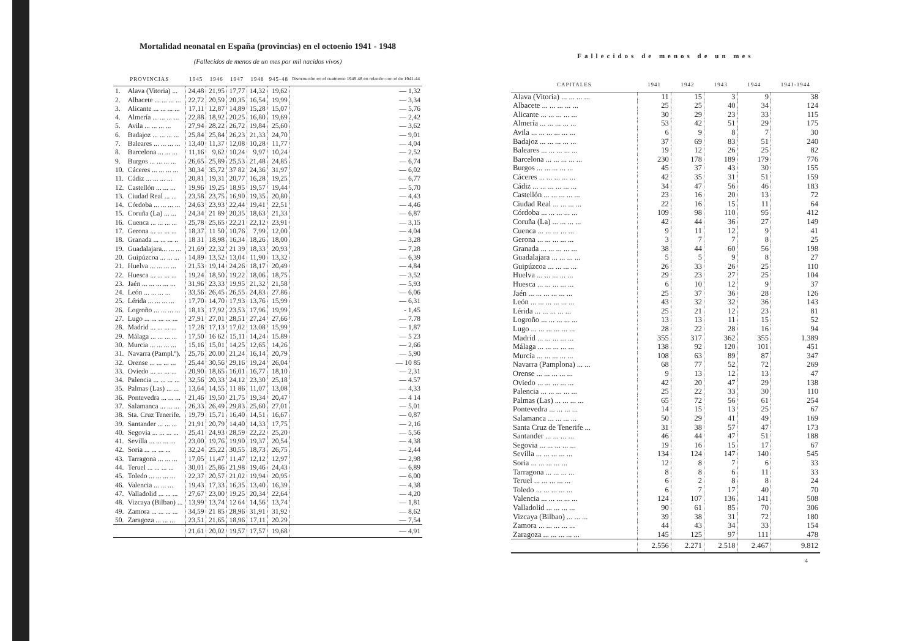Mortalidad neonatal en España (provincias) en el octoenio 1941 - 1948
(Fallecidos de menos de un mes por mil nacidos vivos)
| PROVINCIAS | | 1945 | 1946 | 1947 | 1948 | 945-48 | Disminución en el cuatrienio 1945 48 en relación con el de 1941-44 |
| --- | --- | --- | --- | --- | --- | --- | --- |
| 1. | Alava (Vitoria) ... | 24,48 | 21,95 | 17,77 | 14,32 | 19,62 | — 1,32 |
| 2. | Albacete ... ... ... ... | 22,72 | 20,59 | 20,35 | 16,54 | 19,99 | — 3,34 |
| 3. | Alicante ... ... ... ... | 17,11 | 12,87 | 14,89 | 15,28 | 15,07 | — 5,76 |
| 4. | Almería ... ... ... ... | 22,88 | 18,92 | 20,25 | 16,80 | 19,69 | — 2,42 |
| 5. | Avila ... ... ... ... | 27,94 | 28,22 | 26,72 | 19,84 | 25,60 | — 3,62 |
| 6. | Badajoz ... ... ... ... | 25,84 | 25,84 | 26,23 | 21,33 | 24,70 | — 9,01 |
| 7. | Baleares ... ... ... ... | 13,40 | 11,37 | 12,08 | 10,28 | 11,77 | — 4,04 |
| 8. | Barcelona ... ... ... | 11,16 | 9,62 | 10,24 | 9,97 | 10,24 | — 2,52 |
| 9. | Burgos ... ... ... ... | 26,65 | 25,89 | 25,53 | 21,48 | 24,85 | — 6,74 |
| 10. | Cáceres ... ... ... ... | 30,34 | 35,72 | 37 82 | 24,36 | 31,97 | — 6,02 |
| 11. | Cádiz ... ... ... ... | 20,81 | 19,31 | 20,77 | 16,28 | 19,25 | — 6,77 |
| 12. | Castellón ... ... ... | 19,96 | 19,25 | 18,95 | 19,57 | 19,44 | — 5,70 |
| 13. | Ciudad Real ... ... | 23,58 | 23,75 | 16,90 | 19,35 | 20,80 | — 4,43 |
| 14. | Córdoba ... ... ... ... | 24,63 | 23,93 | 22,44 | 19,41 | 22,51 | — 4,46 |
| 15. | Coruña (La) ... ... | 24,34 | 21 89 | 20,35 | 18,63 | 21,33 | — 6,87 |
| 16. | Cuenca ... ... ... ... | 25,78 | 25,65 | 22,21 | 22,12 | 23,91 | — 3,15 |
| 17. | Gerona ... ... ... ... | 18,37 | 11 50 | 10,76 | 7,99 | 12,00 | — 4,04 |
| 18. | Granada ... ... ... .. | 18 31 | 18,98 | 16,34 | 18,26 | 18,00 | — 3,28 |
| 19. | Guadalajara... ... ... | 21,69 | 22,32 | 21 39 | 18,33 | 20,93 | — 7,28 |
| 20. | Guipúzcoa ... ... ... | 14,89 | 13,52 | 13,04 | 11,90 | 13,32 | — 6,39 |
| 21. | Huelva ... ... ... ... | 21,53 | 19,14 | 24,26 | 18,17 | 20,49 | — 4,84 |
| 22. | Huesca ... ... ... ... | 19,24 | 18,50 | 19,22 | 18,06 | 18,75 | — 3,52 |
| 23. | Jaén ... ... ... ... ... | 31,96 | 23,33 | 19,95 | 21,32 | 21,58 | — 5,93 |
| 24. | León ... ... ... ... | 33,56 | 26,45 | 26,55 | 24,83 | 27.86 | — 6,06 |
| 25. | Lérida ... ... ... ... | 17,70 | 14,70 | 17,93 | 13,76 | 15,99 | — 6,31 |
| 26. | Logroño ... ... ... ... | 18,13 | 17,92 | 23,53 | 17,96 | 19,99 | - 1,45 |
| 27. | Lugo ... ... ... ... ... | 27,91 | 27,01 | 28,51 | 27,24 | 27,66 | — 7.78 |
| 28. | Madrid ... ... ... ... | 17,28 | 17,13 | 17,02 | 13.08 | 15,99 | — 1,87 |
| 29. | Málaga ... ... ... ... | 17,50 | 16 62 | 15,11 | 14,24 | 15.89 | — 5 23 |
| 30. | Murcia ... ... ... ... | 15,16 | 15,01 | 14,25 | 12,65 | 14,26 | — 2,66 |
| 31. | Navarra (Pampl.º). | 25,76 | 20.00 | 21,24 | 16,14 | 20,79 | — 5,90 |
| 32. | Orense ... ... ... ... | 25,44 | 30,56 | 29,16 | 19,24 | 26,04 | — 10 85 |
| 33. | Oviedo ... ... ... ... | 20,90 | 18,65 | 16,01 | 16,77 | 18,10 | — 2,31 |
| 34. | Palencia ... ... ... ... | 32,56 | 20,33 | 24,12 | 23,30 | 25,18 | — 4.57 |
| 35. | Palmas (Las) ... ... | 13,64 | 14,55 | 11 86 | 11,07 | 13,08 | — 4,33 |
| 36. | Pontevedra ... ... ... | 21,46 | 19,50 | 21,75 | 19,34 | 20,47 | — 4 14 |
| 37. | Salamanca ... ... ... | 26,33 | 26,49 | 29,83 | 25,60 | 27,01 | — 5,01 |
| 38. | Sta. Cruz Tenerife. | 19,79 | 15,71 | 16,40 | 14,51 | 16,67 | — 0,87 |
| 39. | Santander ... ... ... | 21,91 | 20,79 | 14,40 | 14,33 | 17,75 | — 2,16 |
| 40. | Segovia ... ... ... ... | 25,41 | 24,93 | 28,59 | 22,22 | 25,20 | — 5,56 |
| 41. | Sevilla ... ... ... ... | 23,00 | 19,76 | 19,90 | 19,37 | 20,54 | — 4,38 |
| 42. | Soria ... ... ... ... | 32,24 | 25,22 | 30,55 | 18,73 | 26,75 | — 2,44 |
| 43. | Tarragona ... ... ... | 17,05 | 11,47 | 11,47 | 12,12 | 12,97 | — 2,98 |
| 44. | Teruel ... ... ... ... | 30,01 | 25,86 | 21,98 | 19,46 | 24,43 | — 6,89 |
| 45. | Toledo ... ... ... ... | 22,37 | 20,57 | 21,02 | 19,94 | 20,95 | — 6,00 |
| 46. | Valencia ... ... ... | 19,43 | 17,33 | 16,35 | 13,40 | 16,39 | — 4,38 |
| 47. | Valladolid ... ... ... | 27,67 | 23,00 | 19,25 | 20,34 | 22,64 | — 4,20 |
| 48. | Vizcaya (Bilbao) ... | 13,99 | 13,74 | 12 64 | 14,56 | 13,74 | — 1,81 |
| 49. | Zamora ... ... ... ... | 34,59 | 21 85 | 28,96 | 31,91 | 31,92 | — 8,62 |
| 50. | Zaragoza ... ... ... | 23,51 | 21,65 | 18,96 | 17,11 | 20.29 | — 7,54 |
| | | 21,61 | 20,02 | 19,57 | 17,57 | 19,68 | — 4,91 |
Fallecidos de menos de un mes
| CAPITALES | 1941 | 1942 | 1943 | 1944 | 1941-1944 |
| --- | --- | --- | --- | --- | --- |
| Alava (Vitoria) ... ... ... ... | 11 | 15 | 3 | 9 | 38 |
| Albacete ... ... ... ... ... | 25 | 25 | 40 | 34 | 124 |
| Alicante ... ... ... ... ... | 30 | 29 | 23 | 33 | 115 |
| Almería ... ... ... ... ... | 53 | 42 | 51 | 29 | 175 |
| Avila ... ... ... ... ... ... | 6 | 9 | 8 | 7 | 30 |
| Badajoz ... ... ... ... ... | 37 | 69 | 83 | 51 | 240 |
| Baleares ... ... ... ... ... | 19 | 12 | 26 | 25 | 82 |
| Barcelona ... ... ... ... ... | 230 | 178 | 189 | 179 | 776 |
| Burgos ... ... ... ... ... | 45 | 37 | 43 | 30 | 155 |
| Cáceres ... ... ... ... ... | 42 | 35 | 31 | 51 | 159 |
| Cádiz ... ... ... ... ... ... | 34 | 47 | 56 | 46 | 183 |
| Castellón ... ... ... ... ... | 23 | 16 | 20 | 13 | 72 |
| Ciudad Real ... ... ... ... | 22 | 16 | 15 | 11 | 64 |
| Córdoba ... ... ... ... ... | 109 | 98 | 110 | 95 | 412 |
| Coruña (La) ... ... ... ... | 42 | 44 | 36 | 27 | 149 |
| Cuenca ... ... ... ... ... | 9 | 11 | 12 | 9 | 41 |
| Gerona ... ... ... ... ... | 3 | 7 | 7 | 8 | 25 |
| Granada ... ... ... ... ... | 38 | 44 | 60 | 56 | 198 |
| Guadalajara ... ... ... ... | 5 | 5 | 9 | 8 | 27 |
| Guipúzcoa ... ... ... ... | 26 | 33 | 26 | 25 | 110 |
| Huelva ... ... ... ... ... | 29 | 23 | 27 | 25 | 104 |
| Huesca ... ... ... ... ... | 6 | 10 | 12 | 9 | 37 |
| Jaén ... ... ... ... ... ... | 25 | 37 | 36 | 28 | 126 |
| León ... ... ... ... ... ... | 43 | 32 | 32 | 36 | 143 |
| Lérida ... ... ... ... ... | 25 | 21 | 12 | 23 | 81 |
| Logroño ... ... ... ... ... | 13 | 13 | 11 | 15 | 52 |
| Lugo ... ... ... ... ... ... | 28 | 22 | 28 | 16 | 94 |
| Madrid ... ... ... ... ... | 355 | 317 | 362 | 355 | 1.389 |
| Málaga ... ... ... ... ... | 138 | 92 | 120 | 101 | 451 |
| Murcia ... ... ... ... ... | 108 | 63 | 89 | 87 | 347 |
| Navarra (Pamplona) ... ... | 68 | 77 | 52 | 72 | 269 |
| Orense ... ... ... ... ... | 9 | 13 | 12 | 13 | 47 |
| Oviedo ... ... ... ... ... | 42 | 20 | 47 | 29 | 138 |
| Palencia ... ... ... ... ... | 25 | 22 | 33 | 30 | 110 |
| Palmas (Las) ... ... ... ... | 65 | 72 | 56 | 61 | 254 |
| Pontevedra ... ... ... ... | 14 | 15 | 13 | 25 | 67 |
| Salamanca ... ... ... ... | 50 | 29 | 41 | 49 | 169 |
| Santa Cruz de Tenerife ... | 31 | 38 | 57 | 47 | 173 |
| Santander ... ... ... ... | 46 | 44 | 47 | 51 | 188 |
| Segovia ... ... ... ... ... | 19 | 16 | 15 | 17 | 67 |
| Sevilla ... ... ... ... ... | 134 | 124 | 147 | 140 | 545 |
| Soria ... ... ... ... ... | 12 | 8 | 7 | 6 | 33 |
| Tarragona ... ... ... ... | 8 | 8 | 6 | 11 | 33 |
| Teruel ... ... ... ... ... | 6 | 2 | 8 | 8 | 24 |
| Toledo ... ... ... ... ... | 6 | 7 | 17 | 40 | 70 |
| Valencia ... ... ... ... ... | 124 | 107 | 136 | 141 | 508 |
| Valladolid ... ... ... ... | 90 | 61 | 85 | 70 | 306 |
| Vizcaya (Bilbao) ... ... ... | 39 | 38 | 31 | 72 | 180 |
| Zamora ... ... ... ... ... | 44 | 43 | 34 | 33 | 154 |
| Zaragoza ... ... ... ... ... | 145 | 125 | 97 | 111 | 478 |
| | 2.556 | 2.271 | 2.518 | 2.467 | 9.812 |
4